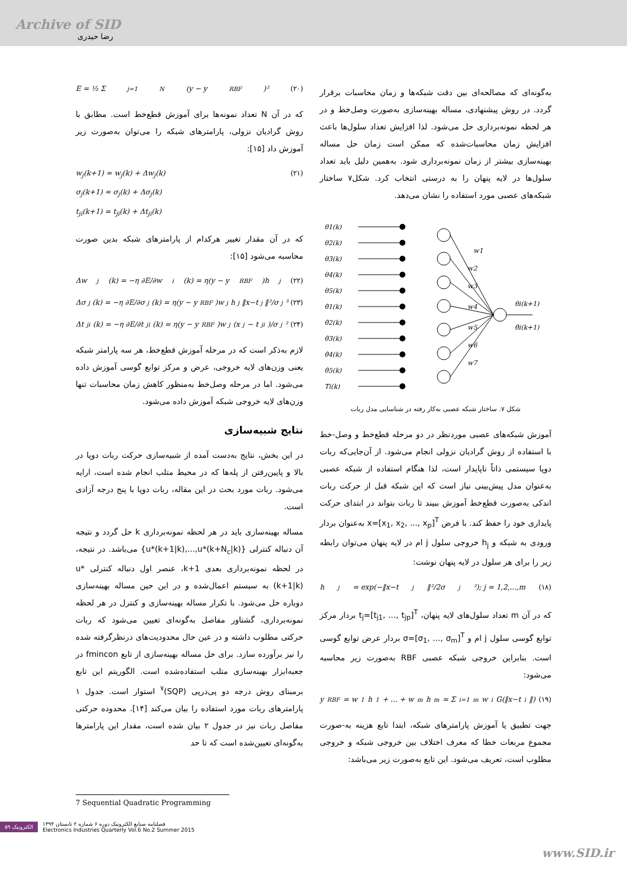Archive of SID
رضا حیدری
به‌گونه‌ای که مصالحه‌ای بین دقت شبکه‌ها و زمان محاسبات برقرار گردد. در روش پیشنهادی، مساله بهینه‌سازی به‌صورت وصل‌خط و در هر لحظه نمونه‌برداری حل می‌شود. لذا افزایش تعداد سلول‌ها باعث افزایش زمان محاسبات‌شده که ممکن است زمان حل مساله بهینه‌سازی بیشتر از زمان نمونه‌برداری شود. به‌همین دلیل باید تعداد سلول‌ها در لایه پنهان را به درستی انتخاب کرد. شکل۷ ساختار شبکه‌های عصبی مورد استفاده را نشان می‌دهد.
θ1(k)
θ2(k)
θ3(k)
θ4(k)
θ5(k)
θ̇1(k)
θ̇2(k)
θ̇3(k)
θ̇4(k)
θ̇5(k)
Ti(k)
w1
w2
w3
w4
w5
w6
w7
θi(k+1)
θ̇i(k+1)
شکل ۷. ساختار شبکه عصبی به‌کار رفته در شناسایی مدل ربات
آموزش شبکه‌های عصبی موردنظر در دو مرحله قطع‌خط و وصل-خط با استفاده از روش گرادیان نزولی انجام می‌شود. از آن‌جایی‌که ربات دوپا سیستمی ذاتاً ناپایدار است، لذا هنگام استفاده از شبکه عصبی به‌عنوان مدل پیش‌بینی نیاز است که این شبکه قبل از حرکت ربات اندکی به‌صورت قطع‌خط آموزش ببیند تا ربات بتواند در ابتدای حرکت پایداری خود را حفظ کند. با فرض x=[x<sub>1</sub>, x<sub>2</sub>, ..., x<sub>p</sub>]<sup>T</sup> به‌عنوان بردار ورودی به شبکه و h<sub>j</sub> خروجی سلول j ام در لایه پنهان می‌توان رابطه زیر را برای هر سلول در لایه پنهان نوشت:
h<sub>j</sub> = exp(−‖x−t<sub>j</sub>‖²/2σ<sub>j</sub>²); j = 1,2,...,m (۱۸)
که در آن m تعداد سلول‌های لایه پنهان، t<sub>j</sub>=[t<sub>j1</sub>, ..., t<sub>jp</sub>]<sup>T</sup> بردار مرکز توابع گوسی سلول j ام و σ=[σ<sub>1</sub>, ..., σ<sub>m</sub>]<sup>T</sup> بردار عرض توابع گوسی است. بنابراین خروجی شبکه عصبی RBF به‌صورت زیر محاسبه می‌شود:
y<sub>RBF</sub> = w<sub>1</sub>h<sub>1</sub> + ... + w<sub>m</sub>h<sub>m</sub> = Σ<sub>i=1</sub><sup>m</sup> w<sub>i</sub>G(‖x−t<sub>i</sub>‖) (۱۹)
جهت تطبیق یا آموزش پارامترهای شبکه، ابتدا تابع هزینه به-صورت مجموع مربعات خطا که معرف اختلاف بین خروجی شبکه و خروجی مطلوب است، تعریف می‌شود. این تابع به‌صورت زیر می‌باشد:
E = ½ Σ<sub>j=1</sub><sup>N</sup>(y − y<sub>RBF</sub>)² (۲۰)
که در آن N تعداد نمونه‌ها برای آموزش قطع‌خط است. مطابق با روش گرادیان نزولی، پارامترهای شبکه را می‌توان به‌صورت زیر آموزش داد [۱۵]:
w<sub>j</sub>(k+1) = w<sub>j</sub>(k) + Δw<sub>j</sub>(k)
σ<sub>j</sub>(k+1) = σ<sub>j</sub>(k) + Δσ<sub>j</sub>(k)
t<sub>ji</sub>(k+1) = t<sub>ji</sub>(k) + Δt<sub>ji</sub>(k) (۲۱)
که در آن مقدار تغییر هرکدام از پارامترهای شبکه بدین صورت محاسبه می‌شود [۱۵]:
Δw<sub>j</sub>(k) = −η ∂E/∂w<sub>i</sub>(k) = η(y − y<sub>RBF</sub>)h<sub>j</sub> (۲۲)
Δσ<sub>j</sub>(k) = −η ∂E/∂σ<sub>j</sub>(k) = η(y − y<sub>RBF</sub>)w<sub>j</sub>h<sub>j</sub> ‖x−t<sub>j</sub>‖²/σ<sub>j</sub>³ (۲۳)
Δt<sub>ji</sub>(k) = −η ∂E/∂t<sub>ji</sub>(k) = η(y − y<sub>RBF</sub>)w<sub>j</sub> (x<sub>j</sub> − t<sub>ji</sub>)/σ<sub>j</sub>² (۲۴)
لازم به‌ذکر است که در مرحله آموزش قطع‌خط، هر سه پارامتر شبکه یعنی وزن‌های لایه خروجی، عرض و مرکز توابع گوسی آموزش داده می‌شود. اما در مرحله وصل‌خط به‌منظور کاهش زمان محاسبات تنها وزن‌های لایه خروجی شبکه آموزش داده می‌شود.
نتایج شبیه‌سازی
در این بخش، نتایج به‌دست آمده از شبیه‌سازی حرکت ربات دوپا در بالا و پایین‌رفتن از پله‌ها که در محیط متلب انجام شده است، ارایه می‌شود. ربات مورد بحث در این مقاله، ربات دوپا با پنج درجه آزادی است.
مساله بهینه‌سازی باید در هر لحظه نمونه‌برداری k حل گردد و نتیجه آن دنباله کنترلی {u*(k+1|k),...,u*(k+N<sub>c</sub>|k)} می‌باشد. در نتیجه، در لحظه نمونه‌برداری بعدی k+1، عنصر اول دنباله کنترلی u*(k+1|k) به سیستم اعمال‌شده و در این حین مساله بهینه‌سازی دوباره حل می‌شود. با تکرار مساله بهینه‌سازی و کنترل در هر لحظه نمونه‌برداری، گشتاور مفاصل به‌گونه‌ای تعیین می‌شود که ربات حرکتی مطلوب داشته و در عین حال محدودیت‌های درنظرگرفته شده را نیز برآورده سازد. برای حل مساله بهینه‌سازی از تابع fmincon در جعبه‌ابزار بهینه‌سازی متلب استفاده‌شده است. الگوریتم این تابع برمبنای روش درجه دو پی‌درپی (SQP)<sup>۷</sup> استوار است. جدول ۱ پارامترهای ربات مورد استفاده را بیان می‌کند [۱۴]. محدوده حرکتی مفاصل ربات نیز در جدول ۲ بیان شده است، مقدار این پارامترها به‌گونه‌ای تعیین‌شده است که تا حد
7 Sequential Quadratic Programming
۵۹ الکترونیک فصلنامه صنایع الکترونیک دوره ۶ شماره ۲ تابستان ۱۳۹۴
Electronics Industries Quarterly Vol.6 No.2 Summer 2015
www.SID.ir